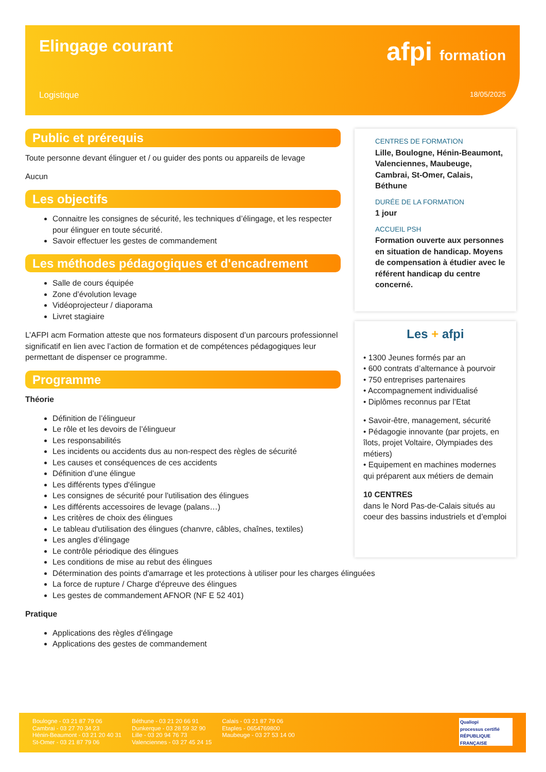Elingage courant afpi formation
Logistique 18/05/2025
Public et prérequis
Toute personne devant élinguer et / ou guider des ponts ou appareils de levage
Aucun
Les objectifs
Connaitre les consignes de sécurité, les techniques d’élingage, et les respecter pour élinguer en toute sécurité.
Savoir effectuer les gestes de commandement
Les méthodes pédagogiques et d'encadrement
Salle de cours équipée
Zone d’évolution levage
Vidéoprojecteur / diaporama
Livret stagiaire
L’AFPI acm Formation atteste que nos formateurs disposent d’un parcours professionnel significatif en lien avec l’action de formation et de compétences pédagogiques leur permettant de dispenser ce programme.
Programme
Théorie
Définition de l’élingueur
Le rôle et les devoirs de l’élingueur
Les responsabilités
Les incidents ou accidents dus au non-respect des règles de sécurité
Les causes et conséquences de ces accidents
Définition d’une élingue
Les différents types d'élingue
Les consignes de sécurité pour l'utilisation des élingues
Les différents accessoires de levage (palans…)
Les critères de choix des élingues
Le tableau d'utilisation des élingues (chanvre, câbles, chaînes, textiles)
Les angles d’élingage
Le contrôle périodique des élingues
Les conditions de mise au rebut des élingues
Détermination des points d'amarrage et les protections à utiliser pour les charges élinguées
La force de rupture / Charge d'épreuve des élingues
Les gestes de commandement AFNOR (NF E 52 401)
Pratique
Applications des règles d'élingage
Applications des gestes de commandement
CENTRES DE FORMATION
Lille, Boulogne, Hénin-Beaumont, Valenciennes, Maubeuge, Cambrai, St-Omer, Calais, Béthune
DURÉE DE LA FORMATION
1 jour
ACCUEIL PSH
Formation ouverte aux personnes en situation de handicap. Moyens de compensation à étudier avec le référent handicap du centre concerné.
Les + afpi
• 1300 Jeunes formés par an
• 600 contrats d’alternance à pourvoir
• 750 entreprises partenaires
• Accompagnement individualisé
• Diplômes reconnus par l’Etat
• Savoir-être, management, sécurité
• Pédagogie innovante (par projets, en îlots, projet Voltaire, Olympiades des métiers)
• Equipement en machines modernes qui préparent aux métiers de demain
10 CENTRES
dans le Nord Pas-de-Calais situés au coeur des bassins industriels et d’emploi
Boulogne - 03 21 87 79 06
Cambrai - 03 27 70 34 23
Hénin-Beaumont - 03 21 20 40 31
St-Omer - 03 21 87 79 06
Béthune - 03 21 20 66 91
Dunkerque - 03 28 59 32 90
Lille - 03 20 94 76 73
Valenciennes - 03 27 45 24 15
Calais - 03 21 87 79 06
Etaples - 0654769800
Maubeuge - 03 27 53 14 00
Qualiopi
processus certifié
RÉPUBLIQUE FRANÇAISE